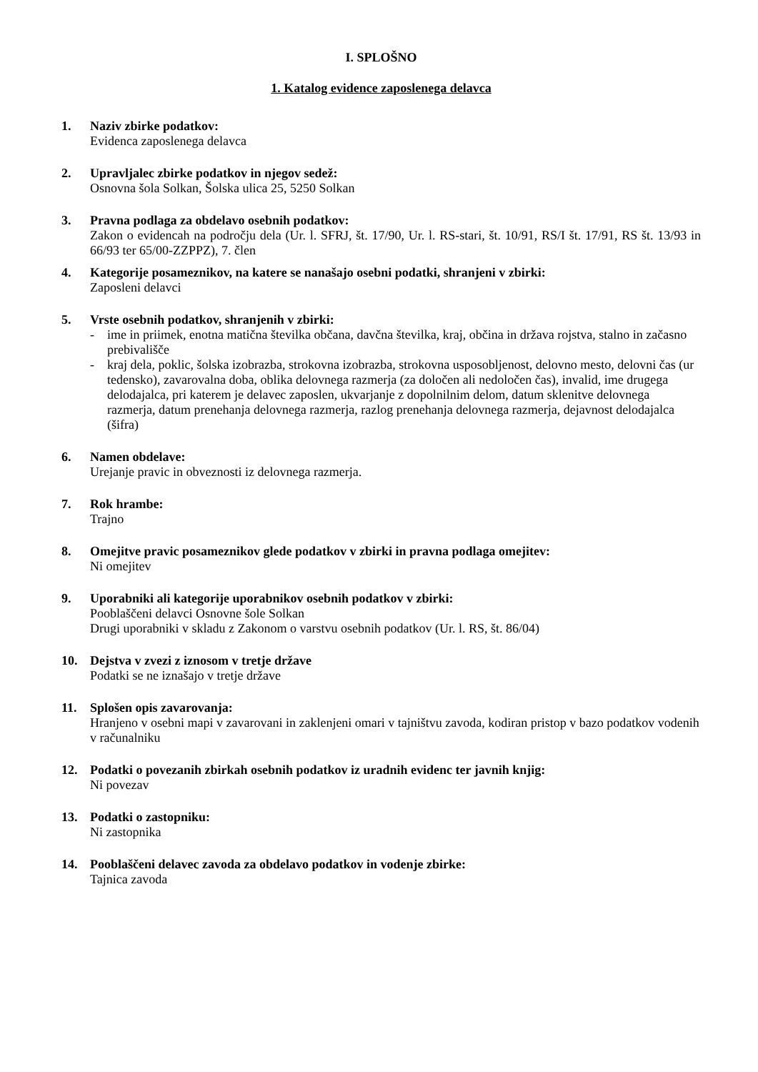I. SPLOŠNO
1. Katalog evidence zaposlenega delavca
1. Naziv zbirke podatkov:
Evidenca zaposlenega delavca
2. Upravljalec zbirke podatkov in njegov sedež:
Osnovna šola Solkan, Šolska ulica 25, 5250 Solkan
3. Pravna podlaga za obdelavo osebnih podatkov:
Zakon o evidencah na področju dela (Ur. l. SFRJ, št. 17/90, Ur. l. RS-stari, št. 10/91, RS/I št. 17/91, RS št. 13/93 in 66/93 ter 65/00-ZZPPZ), 7. člen
4. Kategorije posameznikov, na katere se nanašajo osebni podatki, shranjeni v zbirki:
Zaposleni delavci
5. Vrste osebnih podatkov, shranjenih v zbirki:
- ime in priimek, enotna matična številka občana, davčna številka, kraj, občina in država rojstva, stalno in začasno prebivališče
- kraj dela, poklic, šolska izobrazba, strokovna izobrazba, strokovna usposobljenost, delovno mesto, delovni čas (ur tedensko), zavarovalna doba, oblika delovnega razmerja (za določen ali nedoločen čas), invalid, ime drugega delodajalca, pri katerem je delavec zaposlen, ukvarjanje z dopolnilnim delom, datum sklenitve delovnega razmerja, datum prenehanja delovnega razmerja, razlog prenehanja delovnega razmerja, dejavnost delodajalca (šifra)
6. Namen obdelave:
Urejanje pravic in obveznosti iz delovnega razmerja.
7. Rok hrambe:
Trajno
8. Omejitve pravic posameznikov glede podatkov v zbirki in pravna podlaga omejitev:
Ni omejitev
9. Uporabniki ali kategorije uporabnikov osebnih podatkov v zbirki:
Pooblaščeni delavci Osnovne šole Solkan
Drugi uporabniki v skladu z Zakonom o varstvu osebnih podatkov (Ur. l. RS, št. 86/04)
10. Dejstva v zvezi z iznosom v tretje države
Podatki se ne iznašajo v tretje države
11. Splošen opis zavarovanja:
Hranjeno v osebni mapi v zavarovani in zaklenjeni omari v tajništvu zavoda, kodiran pristop v bazo podatkov vodenih v računalniku
12. Podatki o povezanih zbirkah osebnih podatkov iz uradnih evidenc ter javnih knjig:
Ni povezav
13. Podatki o zastopniku:
Ni zastopnika
14. Pooblaščeni delavec zavoda za obdelavo podatkov in vodenje zbirke:
Tajnica zavoda